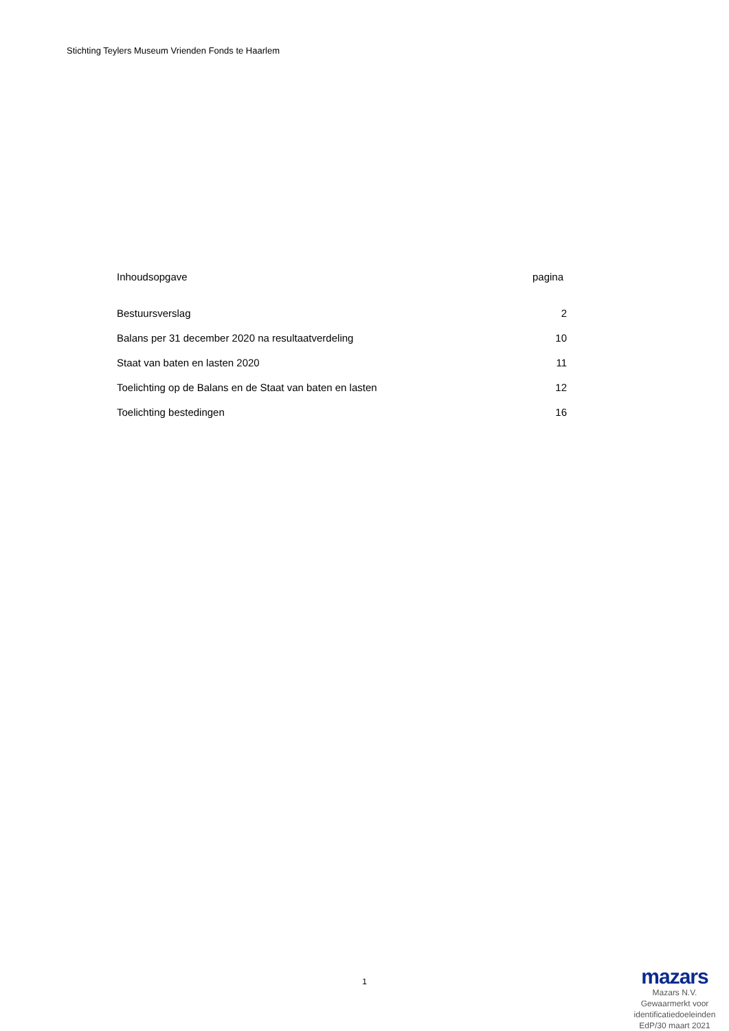Stichting Teylers Museum Vrienden Fonds te Haarlem
Inhoudsopgave pagina
Bestuursverslag 2
Balans per 31 december 2020 na resultaatverdeling 10
Staat van baten en lasten 2020 11
Toelichting op de Balans en de Staat van baten en lasten 12
Toelichting bestedingen 16
1
mazars
Mazars N.V.
Gewaarmerkt voor
identificatiedoeleinden
EdP/30 maart 2021